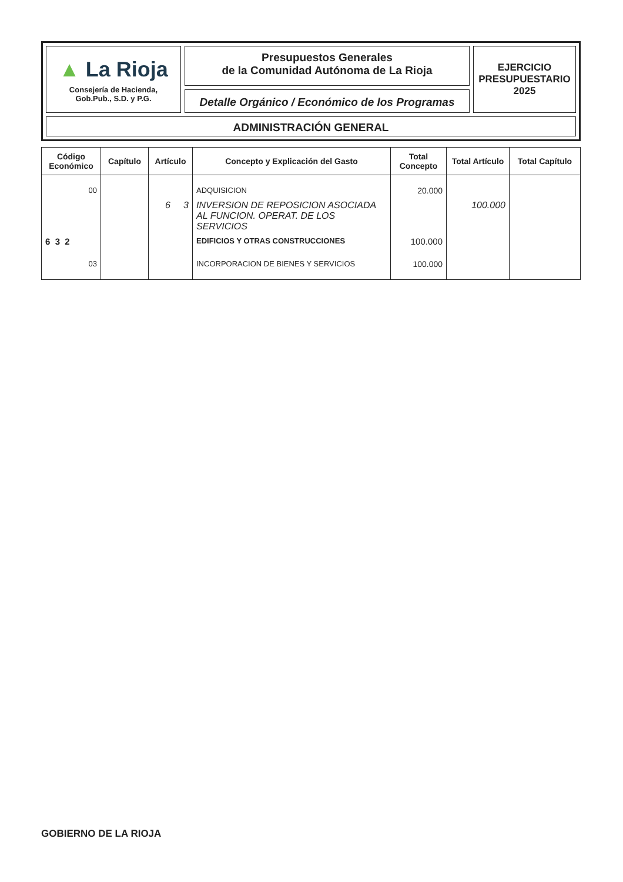▲ La Rioja
Consejería de Hacienda,
Gob.Pub., S.D. y P.G.
Presupuestos Generales
de la Comunidad Autónoma de La Rioja
Detalle Orgánico / Económico de los Programas
EJERCICIO
PRESUPUESTARIO
2025
ADMINISTRACIÓN GENERAL
| Código Económico | Capítulo | Artículo | Concepto y Explicación del Gasto | Total Concepto | Total Artículo | Total Capítulo |
| --- | --- | --- | --- | --- | --- | --- |
| 00 | | | ADQUISICION | 20.000 | | |
| | | 6 3 | INVERSION DE REPOSICION ASOCIADA AL FUNCION. OPERAT. DE LOS SERVICIOS | | 100.000 | |
| 6 3 2 | | | EDIFICIOS Y OTRAS CONSTRUCCIONES | 100.000 | | |
| 03 | | | INCORPORACION DE BIENES Y SERVICIOS | 100.000 | | |
GOBIERNO DE LA RIOJA